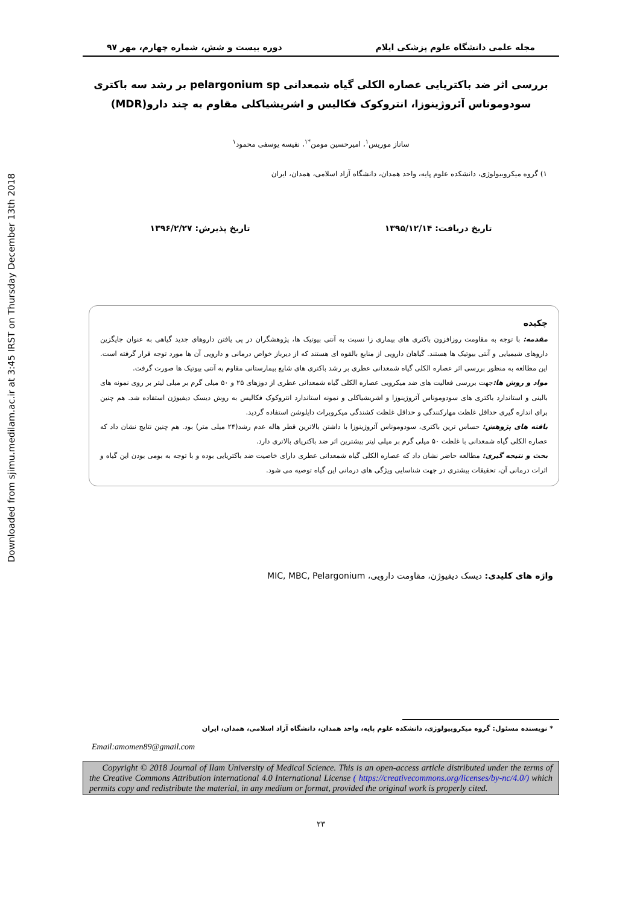Downloaded from sjimu.medilam.ac.ir at 3:45 IRST on Thursday December 13th 2018
مجله علمی دانشگاه علوم پزشکی ایلام دوره بیست و شش، شماره چهارم، مهر ۹۷
بررسی اثر ضد باکتریایی عصاره الکلی گیاه شمعدانی pelargonium sp بر رشد سه باکتری
سودوموناس آئروژینوزا، انتروکوک فکالیس و اشریشیاکلی مقاوم به چند دارو(MDR)
ساناز موریس<sup>۱</sup>، امیرحسین مومن<sup>*۱</sup>، نفیسه یوسفی محمود<sup>۱</sup>
۱) گروه میکروبیولوژی، دانشکده علوم پایه، واحد همدان، دانشگاه آزاد اسلامی، همدان، ایران
تاریخ دریافت: ۱۳۹۵/۱۲/۱۴ تاریخ پذیرش: ۱۳۹۶/۲/۲۷
چکیده
مقدمه: با توجه به مقاومت روزافزون باکتری های بیماری زا نسبت به آنتی بیوتیک ها، پژوهشگران در پی یافتن داروهای جدید گیاهی به عنوان جایگزین داروهای شیمیایی و آنتی بیوتیک ها هستند. گیاهان دارویی از منابع بالقوه ای هستند که از دیرباز خواص درمانی و دارویی آن ها مورد توجه قرار گرفته است. این مطالعه به منظور بررسی اثر عصاره الکلی گیاه شمعدانی عطری بر رشد باکتری های شایع بیمارستانی مقاوم به آنتی بیوتیک ها صورت گرفت.
مواد و روش ها: جهت بررسی فعالیت های ضد میکروبی عصاره الکلی گیاه شمعدانی عطری از دوزهای ۲۵ و ۵۰ میلی گرم بر میلی لیتر بر روی نمونه های بالینی و استاندارد باکتری های سودوموناس آئروژینوزا و اشریشیاکلی و نمونه استاندارد انتروکوک فکالیس به روش دیسک دیفیوژن استفاده شد. هم چنین برای اندازه گیری حداقل غلظت مهارکنندگی و حداقل غلظت کشندگی میکروبراث دایلوشن استفاده گردید.
یافته های پژوهش: حساس ترین باکتری، سودوموناس آئروژینوزا با داشتن بالاترین قطر هاله عدم رشد(۲۴ میلی متر) بود. هم چنین نتایج نشان داد که عصاره الکلی گیاه شمعدانی با غلظت ۵۰ میلی گرم بر میلی لیتر بیشترین اثر ضد باکتریای بالاتری دارد.
بحث و نتیجه گیری: مطالعه حاضر نشان داد که عصاره الکلی گیاه شمعدانی عطری دارای خاصیت ضد باکتریایی بوده و با توجه به بومی بودن این گیاه و اثرات درمانی آن، تحقیقات بیشتری در جهت شناسایی ویژگی های درمانی این گیاه توصیه می شود.
واژه های کلیدی: دیسک دیفیوژن، مقاومت دارویی، MIC, MBC, Pelargonium
* نویسنده مسئول: گروه میکروبیولوژی، دانشکده علوم پایه، واحد همدان، دانشگاه آزاد اسلامی، همدان، ایران
Email:amomen89@gmail.com
Copyright © 2018 Journal of Ilam University of Medical Science. This is an open-access article distributed under the terms of the Creative Commons Attribution international 4.0 International License ( https://creativecommons.org/licenses/by-nc/4.0/) which permits copy and redistribute the material, in any medium or format, provided the original work is properly cited.
۲۳